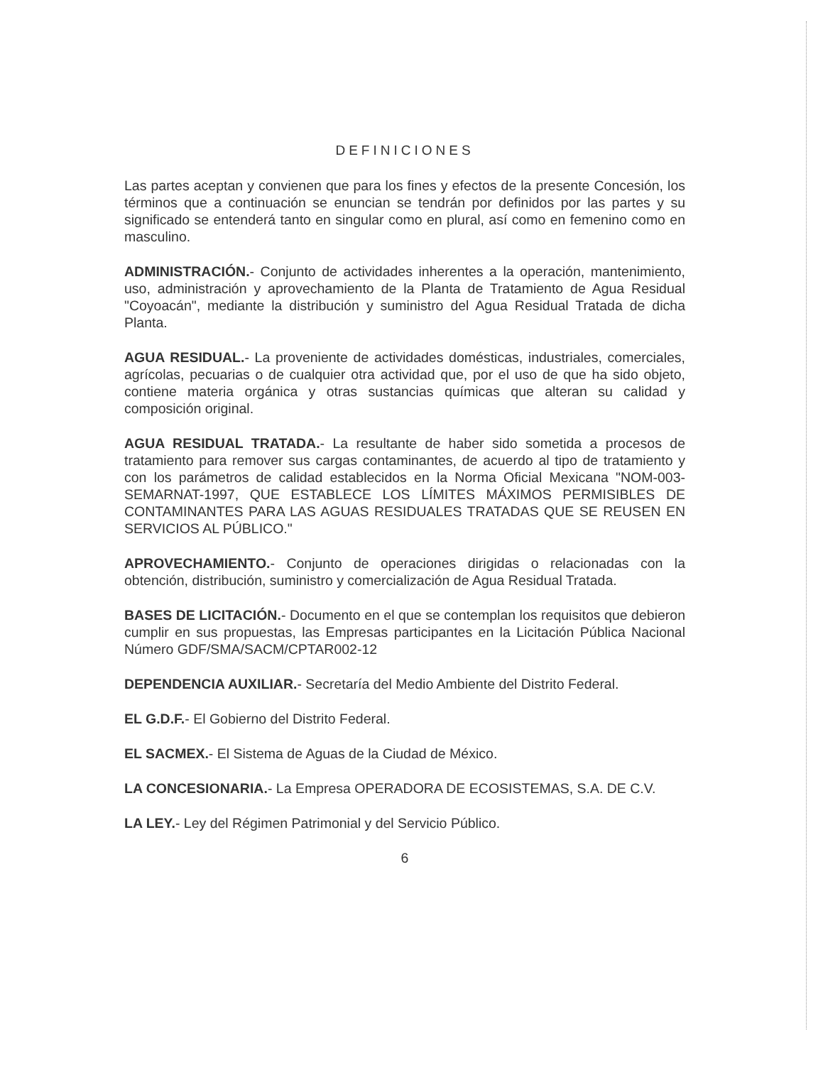DEFINICIONES
Las partes aceptan y convienen que para los fines y efectos de la presente Concesión, los términos que a continuación se enuncian se tendrán por definidos por las partes y su significado se entenderá tanto en singular como en plural, así como en femenino como en masculino.
ADMINISTRACIÓN.- Conjunto de actividades inherentes a la operación, mantenimiento, uso, administración y aprovechamiento de la Planta de Tratamiento de Agua Residual "Coyoacán", mediante la distribución y suministro del Agua Residual Tratada de dicha Planta.
AGUA RESIDUAL.- La proveniente de actividades domésticas, industriales, comerciales, agrícolas, pecuarias o de cualquier otra actividad que, por el uso de que ha sido objeto, contiene materia orgánica y otras sustancias químicas que alteran su calidad y composición original.
AGUA RESIDUAL TRATADA.- La resultante de haber sido sometida a procesos de tratamiento para remover sus cargas contaminantes, de acuerdo al tipo de tratamiento y con los parámetros de calidad establecidos en la Norma Oficial Mexicana "NOM-003-SEMARNAT-1997, QUE ESTABLECE LOS LÍMITES MÁXIMOS PERMISIBLES DE CONTAMINANTES PARA LAS AGUAS RESIDUALES TRATADAS QUE SE REUSEN EN SERVICIOS AL PÚBLICO."
APROVECHAMIENTO.- Conjunto de operaciones dirigidas o relacionadas con la obtención, distribución, suministro y comercialización de Agua Residual Tratada.
BASES DE LICITACIÓN.- Documento en el que se contemplan los requisitos que debieron cumplir en sus propuestas, las Empresas participantes en la Licitación Pública Nacional Número GDF/SMA/SACM/CPTAR002-12
DEPENDENCIA AUXILIAR.- Secretaría del Medio Ambiente del Distrito Federal.
EL G.D.F.- El Gobierno del Distrito Federal.
EL SACMEX.- El Sistema de Aguas de la Ciudad de México.
LA CONCESIONARIA.- La Empresa OPERADORA DE ECOSISTEMAS, S.A. DE C.V.
LA LEY.- Ley del Régimen Patrimonial y del Servicio Público.
6